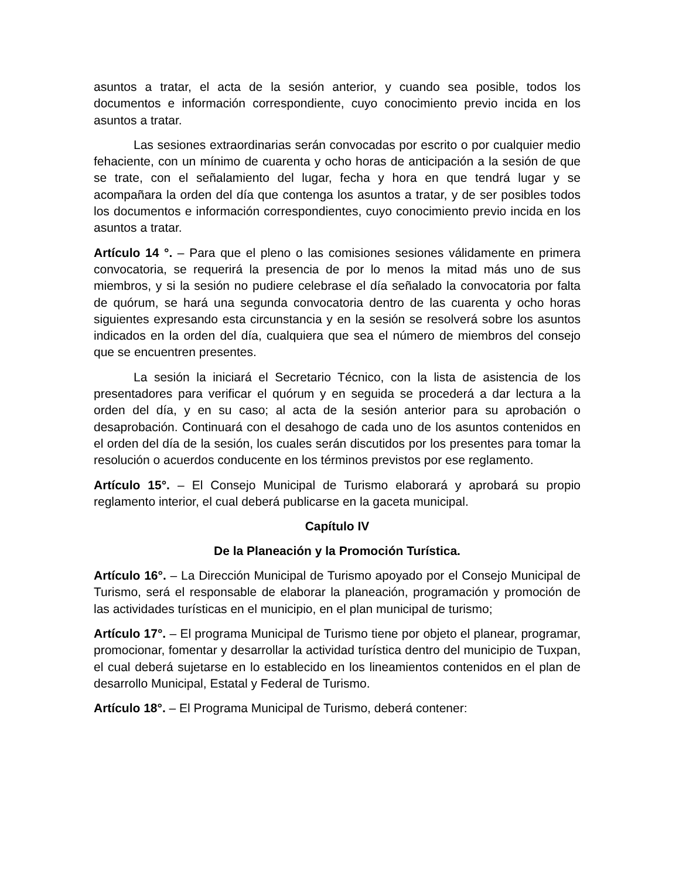asuntos a tratar, el acta de la sesión anterior, y cuando sea posible, todos los documentos e información correspondiente, cuyo conocimiento previo incida en los asuntos a tratar.
Las sesiones extraordinarias serán convocadas por escrito o por cualquier medio fehaciente, con un mínimo de cuarenta y ocho horas de anticipación a la sesión de que se trate, con el señalamiento del lugar, fecha y hora en que tendrá lugar y se acompañara la orden del día que contenga los asuntos a tratar, y de ser posibles todos los documentos e información correspondientes, cuyo conocimiento previo incida en los asuntos a tratar.
Artículo 14 °. – Para que el pleno o las comisiones sesiones válidamente en primera convocatoria, se requerirá la presencia de por lo menos la mitad más uno de sus miembros, y si la sesión no pudiere celebrase el día señalado la convocatoria por falta de quórum, se hará una segunda convocatoria dentro de las cuarenta y ocho horas siguientes expresando esta circunstancia y en la sesión se resolverá sobre los asuntos indicados en la orden del día, cualquiera que sea el número de miembros del consejo que se encuentren presentes.
La sesión la iniciará el Secretario Técnico, con la lista de asistencia de los presentadores para verificar el quórum y en seguida se procederá a dar lectura a la orden del día, y en su caso; al acta de la sesión anterior para su aprobación o desaprobación. Continuará con el desahogo de cada uno de los asuntos contenidos en el orden del día de la sesión, los cuales serán discutidos por los presentes para tomar la resolución o acuerdos conducente en los términos previstos por ese reglamento.
Artículo 15°. – El Consejo Municipal de Turismo elaborará y aprobará su propio reglamento interior, el cual deberá publicarse en la gaceta municipal.
Capítulo IV
De la Planeación y la Promoción Turística.
Artículo 16°. – La Dirección Municipal de Turismo apoyado por el Consejo Municipal de Turismo, será el responsable de elaborar la planeación, programación y promoción de las actividades turísticas en el municipio, en el plan municipal de turismo;
Artículo 17°. – El programa Municipal de Turismo tiene por objeto el planear, programar, promocionar, fomentar y desarrollar la actividad turística dentro del municipio de Tuxpan, el cual deberá sujetarse en lo establecido en los lineamientos contenidos en el plan de desarrollo Municipal, Estatal y Federal de Turismo.
Artículo 18°. – El Programa Municipal de Turismo, deberá contener: